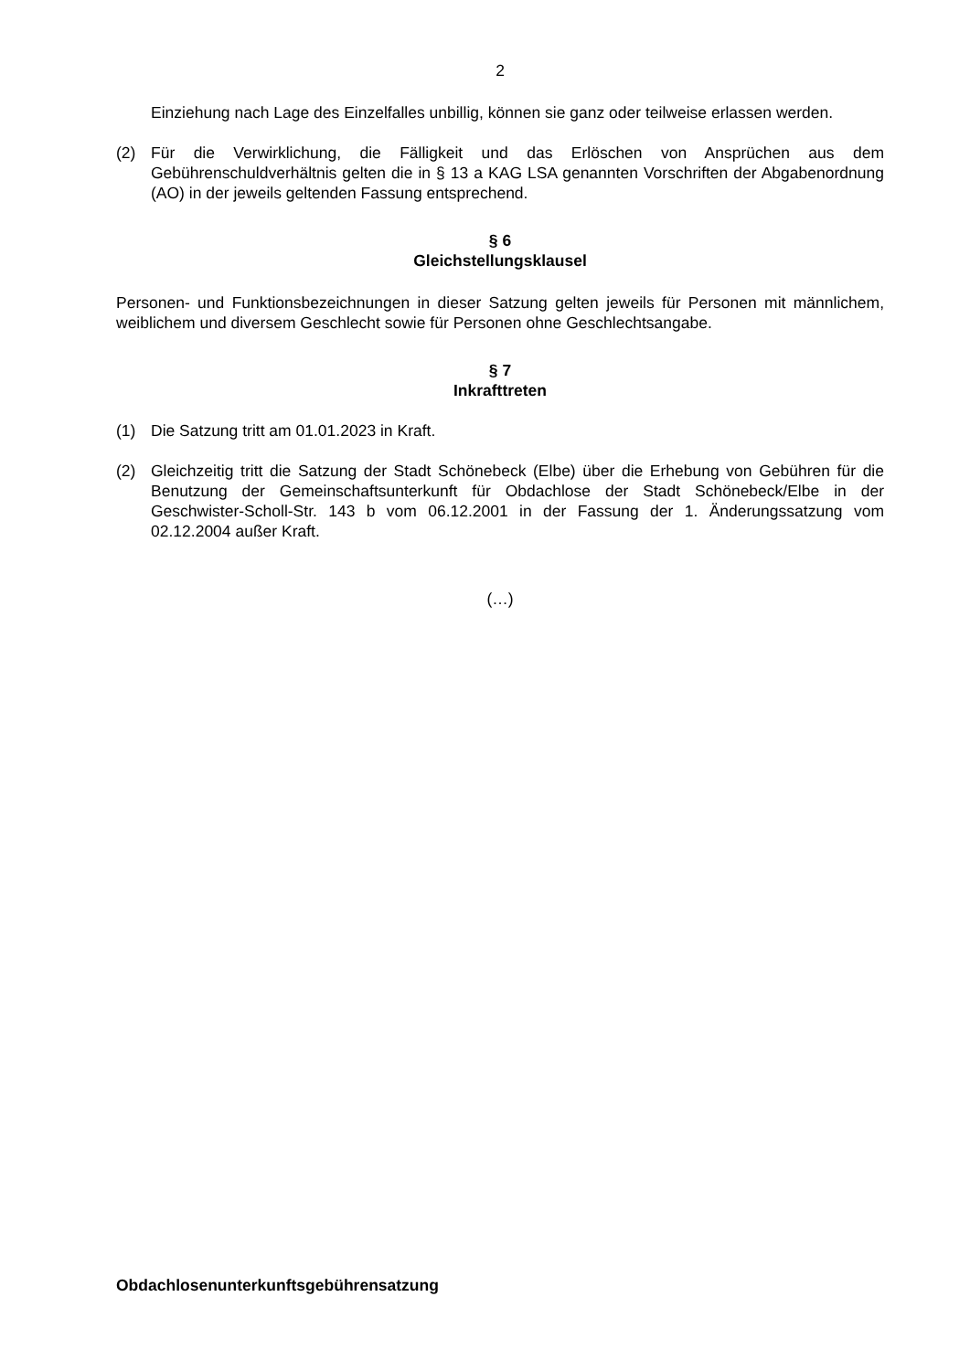2
Einziehung nach Lage des Einzelfalles unbillig, können sie ganz oder teilweise erlassen werden.
(2) Für die Verwirklichung, die Fälligkeit und das Erlöschen von Ansprüchen aus dem Gebührenschuldverhältnis gelten die in § 13 a KAG LSA genannten Vorschriften der Abgabenordnung (AO) in der jeweils geltenden Fassung entsprechend.
§ 6
Gleichstellungsklausel
Personen- und Funktionsbezeichnungen in dieser Satzung gelten jeweils für Personen mit männlichem, weiblichem und diversem Geschlecht sowie für Personen ohne Geschlechtsangabe.
§ 7
Inkrafttreten
(1) Die Satzung tritt am 01.01.2023 in Kraft.
(2) Gleichzeitig tritt die Satzung der Stadt Schönebeck (Elbe) über die Erhebung von Gebühren für die Benutzung der Gemeinschaftsunterkunft für Obdachlose der Stadt Schönebeck/Elbe in der Geschwister-Scholl-Str. 143 b vom 06.12.2001 in der Fassung der 1. Änderungssatzung vom 02.12.2004 außer Kraft.
(…)
Obdachlosenunterkunftsgebührensatzung